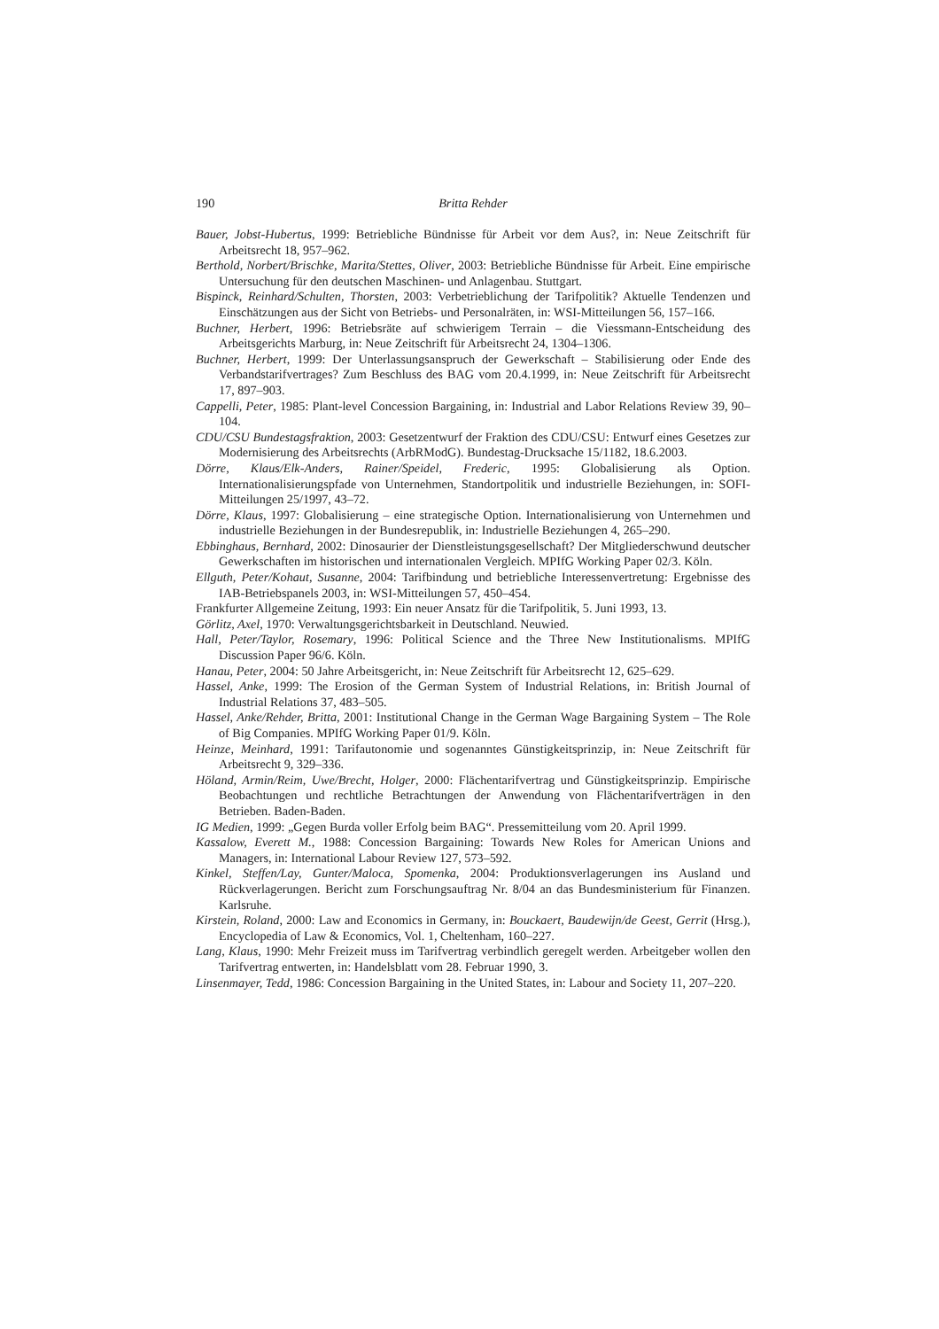190 Britta Rehder
Bauer, Jobst-Hubertus, 1999: Betriebliche Bündnisse für Arbeit vor dem Aus?, in: Neue Zeitschrift für Arbeitsrecht 18, 957–962.
Berthold, Norbert/Brischke, Marita/Stettes, Oliver, 2003: Betriebliche Bündnisse für Arbeit. Eine empirische Untersuchung für den deutschen Maschinen- und Anlagenbau. Stuttgart.
Bispinck, Reinhard/Schulten, Thorsten, 2003: Verbetrieblichung der Tarifpolitik? Aktuelle Tendenzen und Einschätzungen aus der Sicht von Betriebs- und Personalräten, in: WSI-Mitteilungen 56, 157–166.
Buchner, Herbert, 1996: Betriebsräte auf schwierigem Terrain – die Viessmann-Entscheidung des Arbeitsgerichts Marburg, in: Neue Zeitschrift für Arbeitsrecht 24, 1304–1306.
Buchner, Herbert, 1999: Der Unterlassungsanspruch der Gewerkschaft – Stabilisierung oder Ende des Verbandstarifvertrages? Zum Beschluss des BAG vom 20.4.1999, in: Neue Zeitschrift für Arbeitsrecht 17, 897–903.
Cappelli, Peter, 1985: Plant-level Concession Bargaining, in: Industrial and Labor Relations Review 39, 90–104.
CDU/CSU Bundestagsfraktion, 2003: Gesetzentwurf der Fraktion des CDU/CSU: Entwurf eines Gesetzes zur Modernisierung des Arbeitsrechts (ArbRModG). Bundestag-Drucksache 15/1182, 18.6.2003.
Dörre, Klaus/Elk-Anders, Rainer/Speidel, Frederic, 1995: Globalisierung als Option. Internationalisierungspfade von Unternehmen, Standortpolitik und industrielle Beziehungen, in: SOFI-Mitteilungen 25/1997, 43–72.
Dörre, Klaus, 1997: Globalisierung – eine strategische Option. Internationalisierung von Unternehmen und industrielle Beziehungen in der Bundesrepublik, in: Industrielle Beziehungen 4, 265–290.
Ebbinghaus, Bernhard, 2002: Dinosaurier der Dienstleistungsgesellschaft? Der Mitgliederschwund deutscher Gewerkschaften im historischen und internationalen Vergleich. MPIfG Working Paper 02/3. Köln.
Ellguth, Peter/Kohaut, Susanne, 2004: Tarifbindung und betriebliche Interessenvertretung: Ergebnisse des IAB-Betriebspanels 2003, in: WSI-Mitteilungen 57, 450–454.
Frankfurter Allgemeine Zeitung, 1993: Ein neuer Ansatz für die Tarifpolitik, 5. Juni 1993, 13.
Görlitz, Axel, 1970: Verwaltungsgerichtsbarkeit in Deutschland. Neuwied.
Hall, Peter/Taylor, Rosemary, 1996: Political Science and the Three New Institutionalisms. MPIfG Discussion Paper 96/6. Köln.
Hanau, Peter, 2004: 50 Jahre Arbeitsgericht, in: Neue Zeitschrift für Arbeitsrecht 12, 625–629.
Hassel, Anke, 1999: The Erosion of the German System of Industrial Relations, in: British Journal of Industrial Relations 37, 483–505.
Hassel, Anke/Rehder, Britta, 2001: Institutional Change in the German Wage Bargaining System – The Role of Big Companies. MPIfG Working Paper 01/9. Köln.
Heinze, Meinhard, 1991: Tarifautonomie und sogenanntes Günstigkeitsprinzip, in: Neue Zeitschrift für Arbeitsrecht 9, 329–336.
Höland, Armin/Reim, Uwe/Brecht, Holger, 2000: Flächentarifvertrag und Günstigkeitsprinzip. Empirische Beobachtungen und rechtliche Betrachtungen der Anwendung von Flächentarifverträgen in den Betrieben. Baden-Baden.
IG Medien, 1999: „Gegen Burda voller Erfolg beim BAG“. Pressemitteilung vom 20. April 1999.
Kassalow, Everett M., 1988: Concession Bargaining: Towards New Roles for American Unions and Managers, in: International Labour Review 127, 573–592.
Kinkel, Steffen/Lay, Gunter/Maloca, Spomenka, 2004: Produktionsverlagerungen ins Ausland und Rückverlagerungen. Bericht zum Forschungsauftrag Nr. 8/04 an das Bundesministerium für Finanzen. Karlsruhe.
Kirstein, Roland, 2000: Law and Economics in Germany, in: Bouckaert, Baudewijn/de Geest, Gerrit (Hrsg.), Encyclopedia of Law & Economics, Vol. 1, Cheltenham, 160–227.
Lang, Klaus, 1990: Mehr Freizeit muss im Tarifvertrag verbindlich geregelt werden. Arbeitgeber wollen den Tarifvertrag entwerten, in: Handelsblatt vom 28. Februar 1990, 3.
Linsenmayer, Tedd, 1986: Concession Bargaining in the United States, in: Labour and Society 11, 207–220.